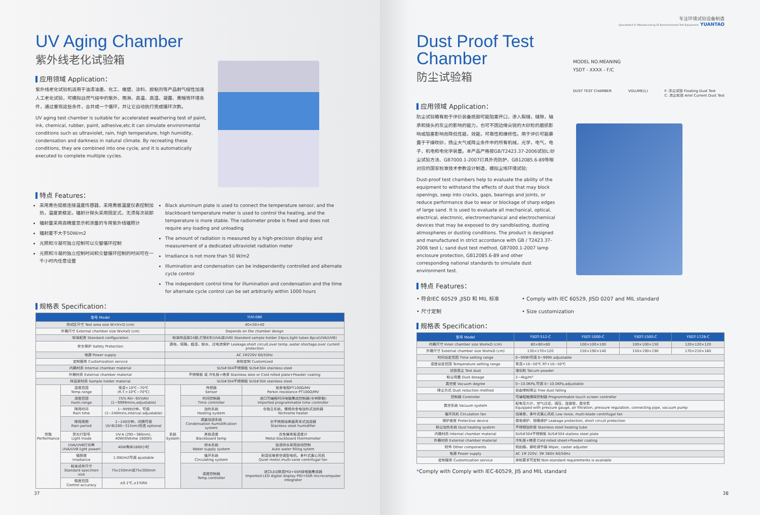UV Aging Chamber
紫外线老化试验箱
应用领域 Application：
紫外线老化试验机适用于油漆油墨、化工、橡塑、涂料、胶粘剂等产品耐气候性加速人工老化试验，可模拟自然气候中的紫外、雨淋、高温、高湿、凝露、黑暗等环境条件，通过重现这些条件，合并成一个循环，并让它自动执行完成循环次数。
UV aging test chamber is suitable for accelerated weathering test of paint, ink, chemical, rubber, paint, adhesive,etc.It can simulate environmental conditions such as ultraviolet, rain, high temperature, high humidity, condensation and darkness in natural climate. By recreating these conditions, they are combined into one cycle, and it is automatically executed to complete multiple cycles.
特点 Features：
采用黑色铝板连接温度传感器，采用黑板温度仪表控制加热，温度更稳定。辐射计探头采用固定式，无须每次装卸
辐射量采用高精度显示和测量的专用紫外线辐照计
辐射度不大于50W/m2
光照和冷凝可独立控制可以交替循环控制
光照和冷凝的独立控制时间和交替循环控制的时间可在一千小时内任意设置
Black aluminum plate is used to connect the temperature sensor, and the blackboard temperature meter is used to control the heating, and the temperature is more stable. The radiometer probe is fixed and does not require any loading and unloading
The amount of radiation is measured by a high-precision display and measurement of a dedicated ultraviolet radiation meter
Irradiance is not more than 50 W/m2
Illumination and condensation can be independently controlled and alternate cycle control
The independent control time for illumination and condensation and the time for alternate cycle control can be set arbitrarily within 1000 hours
规格表 Specification：
| 型号 Model | | | YUV-080 | | |
| --- | --- | --- | --- | --- | --- |
| 测试区尺寸 Test area size W×H×D (cm) | | | 40×50×40 | | |
| 外箱尺寸 External chamber size WxHxD (cm) | | | Depends on the chamber design | | |
| 标准配置 Standard configuration | | | 标准样品架24副,灯管8支(UVA或UVB) Standard sample holder 24pcs,light tubes 8pcs(UVA/UVB) | | |
| 安全保护 Safety Protection | | | 漏电，短路，超温，缺水、过电流保护 Leakage,short circuit,over temp.,water shortage,over current protection | | |
| 电源 Power supply | | | AC 1Ψ220V 60/50Hz | | |
| 定制服务 Customization service | | | 非标定制 Customized | | |
| 内箱材质 Internal chamber material | | | SUS#304不锈钢板 SUS#304 stainless steel | | |
| 外箱材质 External chamber material | | | 不锈钢板 或 冷轧板+烤漆 Stainless stee or Cold rolled plate+Powder coating | | |
| 样品架材质 Sample holder material | | | SUS#304不锈钢板 SUS#304 stainless steel | | |
| 性能 Performance | 温度范围 Temp.range | 常温+10℃~70℃ (R.T.+10℃~70℃) | 系统 System | 传感器 Sensor | 铂金电阻PT100Ω/MV Perkin resistance PT100Ω/MV |
| | 湿度范围 Humi.range | 75% RH~95%RH (1~9999mins,adjustable) | | 时间控制器 Time controller | 进口可编程时间电脑集成控制器(全钟默勒) Imported programmable time controller |
| | 降雨时间 Rain time | 1~9999分钟，可调 (1~240mins,interval adjustable) | | 加热系统 Heating system | 全独立系统，镍铬合金电加热式加热器 Nichrome heater |
| | 降雨周期 Rain period | 1~240分钟，间隔可调 UV-B(280~315nm)任选 optional | | 凝露加湿系统 Condensation humidification system | 全不锈钢浅表面蒸发式加湿器 Stainless steel humidifier |
| | 荧光灯型号 Light mode | UV-A (295~360nm), 40W(lifetime 1800h) | | 黑板温度 Blackboard temp | 双金属黑板温度计 Metal blackboard thermometer |
| | UVA/UVB灯功率 UVA/UVB light powerl | 40W寿命1800小时 | | 供水系统 Water supply system | 加湿供水采用自动控制 Auto water filling sytem |
| | 辐照度 Irradiance | 1.0W/m2可调 ajustable | | 循环系统 Circulating system | 耐温低噪音空调型电机，多叶式离心风机 Quiet motor,multi-vane centrifugal fan |
| | 标准试件尺寸 Standard specimen size | 75x150mm或75x300mm | | 温度控制器 Temp.controller | 进口LED数显PID+SSR微电脑集成器 Imported LED digital display PID+SSR microcomputer integrator |
| | 精度范围 Control accuracy | ±0.1℃,±1%RH | | | |
37
专注环境试验设备制造
Specialized In Manufacturing Of Environmental Test Equipment YUANTAO
Dust Proof Test Chamber
防尘试验箱
MODEL NO.MEANING
YSDT - XXXX - F/C
DUST TEST CHAMBER VOLUME(L) F: 浮尘试验 Floating Dust Test
C: 流尘实验 Ariel Current Dust Test
应用领域 Application：
防尘试验箱有助于评价装备抵御可能阻塞开口，渗入裂缝，缝隙，轴承和接头的灰尘的影响的能力，也可不因边缘尖锐的大砂粒的磨损影响或阻塞影响而降低性能，效能，可靠性和维修性。用于评价可能暴露于干燥吹砂，扬尘大气或降尘条件中的所有机械，光学，电气，电子，机电和电化学装置。本产品严格按GB/T2423.37-2006试验L:砂尘试验方法、GB7000.1-2007灯具外壳防护、GB12085.6-89等相对应的国家标准技术参数设计制造，模拟尘埃环境试验;
Dust-proof test chambers help to evaluate the ability of the equipment to withstand the effects of dust that may block openings, seep into cracks, gaps, bearings and joints, or reduce performance due to wear or blockage of sharp edges of large sand. It is used to evaluate all mechanical, optical, electrical, electronic, electromechanical and electrochemical devices that may be exposed to dry sandblasting, dusting atmospheres or dusting conditions. The product is designed and manufactured in strict accordance with GB / T2423.37-2006 test L: sand dust test method, GB7000.1-2007 lamp enclosure protection, GB12085.6-89 and other corresponding national standards to simulate dust environment test.
特点 Features：
• 符合IEC 60529 ,JISD 和 MIL 标准
• 尺寸定制
• Comply with IEC 60529, JISD 0207 and MIL standard
• Size customization
规格表 Specification：
| 型号 Model | YSDT-512-C | YSDT-1000-C | YSDT-1500-C | YSDT-1728-C |
| --- | --- | --- | --- | --- |
| 内箱尺寸 Inner chamber size WxHxD (cm) | 80×80×80 | 100×100×100 | 100×100×150 | 120×120×120 |
| 外箱尺寸 External chamber size WxHxD (cm) | 130×170×120 | 150×190×140 | 150×190×190 | 170×210×160 |
| 时间设定范围 Time setting range | 0~999h可调 0~999h adjustable | | | |
| 温度设定范围 Temperature setting range | 室温+10~50℃ RT+10~50℃ | | | |
| 试验用尘 Test dust | 滑石粉 Talcum powder | | | |
| 粉尘用量 Dust dosage | 2~4kg/m³ | | | |
| 真空度 Vacuum degree | 0~10.0KPa,可调 0~10.0KPa,adjustable | | | |
| 降尘方式 Dust reduction method | 自由喷粉降尘 Free dust falling | | | |
| 控制器 Controller | 可编程触摸屏控制器 Programmable touch screen controller | | | |
| 真空系统 Vacuum system | 配有压力计，空气过滤，调压，连接管，真空泵 Equipped with pressure gauge, air filtration, pressure regulation, connecting pipe, vacuum pump | | | |
| 循环风机 Circulation fan | 低噪音，多叶式离心风机 Low noise, multi-blade centrifugal fan | | | |
| 保护装置 Protective device | 漏电保护、短路保护 Leakage protection, short circuit protection | | | |
| 粉尘加热系统 Dust heating system | 不锈钢加热管 Stainless steel heating tube | | | |
| 内箱材质 Internal chamber material | SUS#304不锈钢板 SUS#304 stailess steel plate | | | |
| 外箱材质 External chamber material | 冷轧板+烤漆 Cold rolled sheet+Powder coating | | | |
| 附件 Other components | 雨刮器，脚轮调节器 Wiper, caster adjuster | | | |
| 电源 Power supply | AC 1Ψ 220V; 3Ψ 380V 60/50Hz | | | |
| 定制服务 Customization service | 非标要求可定制 Non-standard requirements is available | | | |
*Comply with Comply with IEC-60529, JIS and MIL standard
38